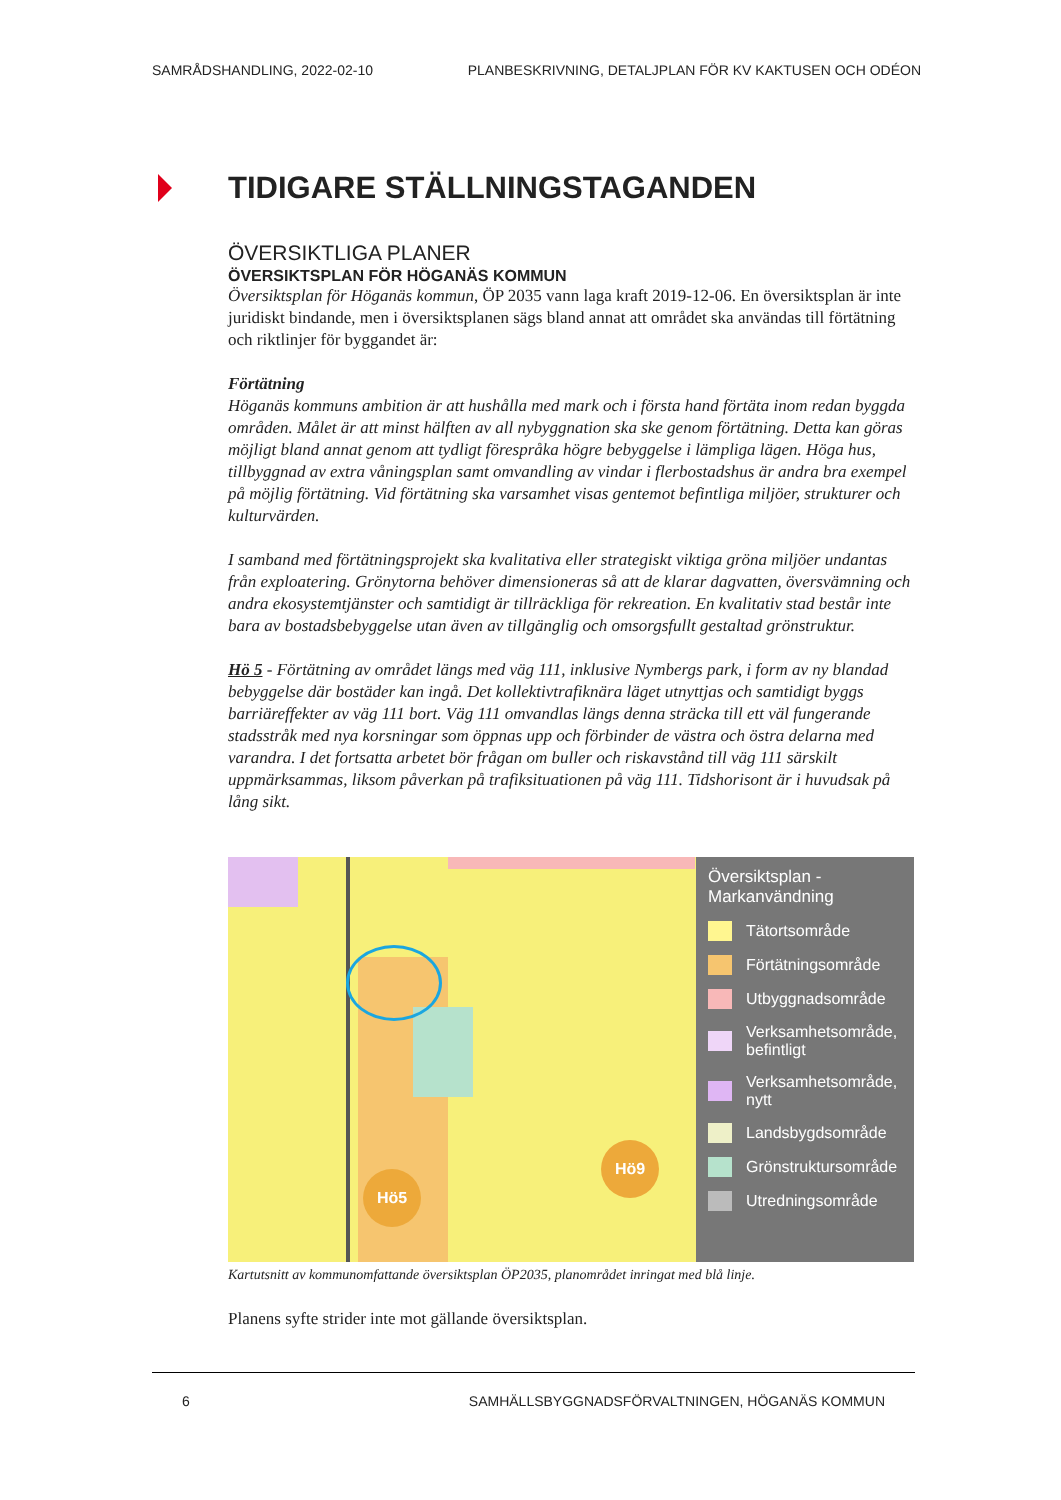SAMRÅDSHANDLING, 2022-02-10 PLANBESKRIVNING, DETALJPLAN FÖR KV KAKTUSEN OCH ODÉON
TIDIGARE STÄLLNINGSTAGANDEN
ÖVERSIKTLIGA PLANER
ÖVERSIKTSPLAN FÖR HÖGANÄS KOMMUN
Översiktsplan för Höganäs kommun, ÖP 2035 vann laga kraft 2019-12-06. En översiktsplan är inte juridiskt bindande, men i översiktsplanen sägs bland annat att området ska användas till förtätning och riktlinjer för byggandet är:
Förtätning
Höganäs kommuns ambition är att hushålla med mark och i första hand förtäta inom redan byggda områden. Målet är att minst hälften av all nybyggnation ska ske genom förtätning. Detta kan göras möjligt bland annat genom att tydligt förespråka högre bebyggelse i lämpliga lägen. Höga hus, tillbyggnad av extra våningsplan samt omvandling av vindar i flerbostadshus är andra bra exempel på möjlig förtätning. Vid förtätning ska varsamhet visas gentemot befintliga miljöer, strukturer och kulturvärden.
I samband med förtätningsprojekt ska kvalitativa eller strategiskt viktiga gröna miljöer undantas från exploatering. Grönytorna behöver dimensioneras så att de klarar dagvatten, översvämning och andra ekosystemtjänster och samtidigt är tillräckliga för rekreation. En kvalitativ stad består inte bara av bostadsbebyggelse utan även av tillgänglig och omsorgsfullt gestaltad grönstruktur.
Hö 5 - Förtätning av området längs med väg 111, inklusive Nymbergs park, i form av ny blandad bebyggelse där bostäder kan ingå. Det kollektivtrafiknära läget utnyttjas och samtidigt byggs barriäreffekter av väg 111 bort. Väg 111 omvandlas längs denna sträcka till ett väl fungerande stadsstråk med nya korsningar som öppnas upp och förbinder de västra och östra delarna med varandra. I det fortsatta arbetet bör frågan om buller och riskavstånd till väg 111 särskilt uppmärksammas, liksom påverkan på trafiksituationen på väg 111. Tidshorisont är i huvudsak på lång sikt.
Hö5
Hö9
Översiktsplan -
Markanvändning
Tätortsområde
Förtätningsområde
Utbyggnadsområde
Verksamhetsområde, befintligt
Verksamhetsområde, nytt
Landsbygdsområde
Grönstruktursområde
Utredningsområde
Kartutsnitt av kommunomfattande översiktsplan ÖP2035, planområdet inringat med blå linje.
Planens syfte strider inte mot gällande översiktsplan.
6 SAMHÄLLSBYGGNADSFÖRVALTNINGEN, HÖGANÄS KOMMUN